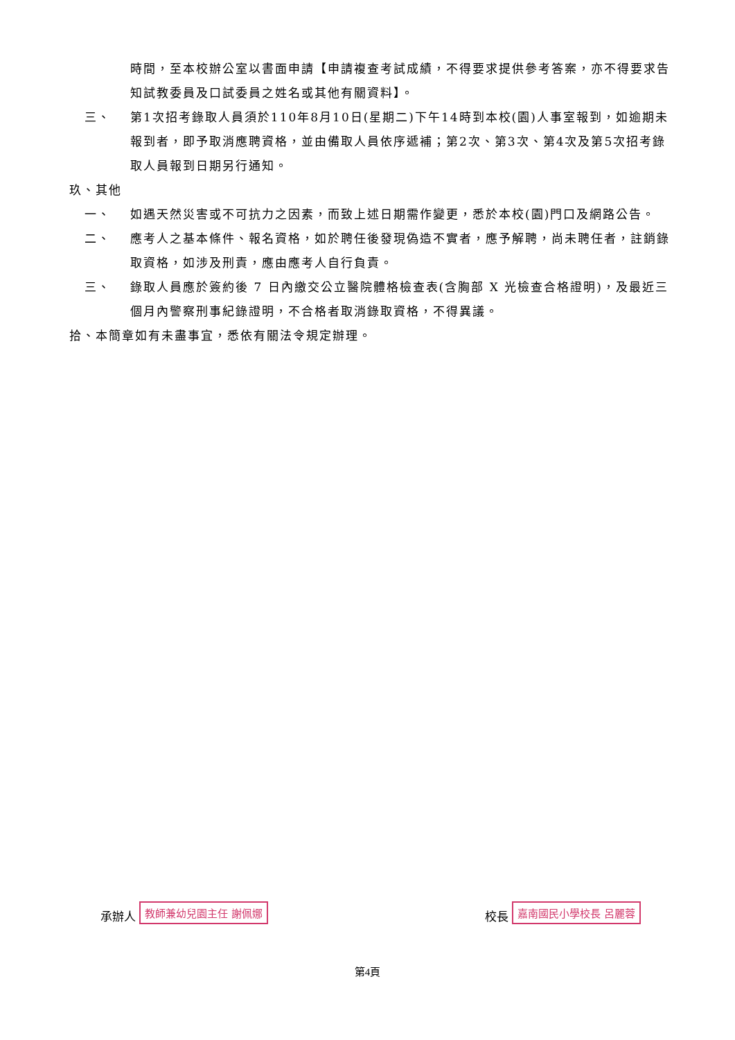時間，至本校辦公室以書面申請【申請複查考試成績，不得要求提供參考答案，亦不得要求告知試教委員及口試委員之姓名或其他有關資料】。
三、 第1次招考錄取人員須於110年8月10日(星期二)下午14時到本校(園)人事室報到，如逾期未報到者，即予取消應聘資格，並由備取人員依序遞補；第2次、第3次、第4次及第5次招考錄取人員報到日期另行通知。
玖、其他
一、 如遇天然災害或不可抗力之因素，而致上述日期需作變更，悉於本校(園)門口及網路公告。
二、 應考人之基本條件、報名資格，如於聘任後發現偽造不實者，應予解聘，尚未聘任者，註銷錄取資格，如涉及刑責，應由應考人自行負責。
三、 錄取人員應於簽約後 7 日內繳交公立醫院體格檢查表(含胸部 X 光檢查合格證明)，及最近三個月內警察刑事紀錄證明，不合格者取消錄取資格，不得異議。
拾、本簡章如有未盡事宜，悉依有關法令規定辦理。
承辦人 教師兼幼兒園主任 謝佩娜 校長 嘉南國民小學校長 呂麗蓉
第4頁